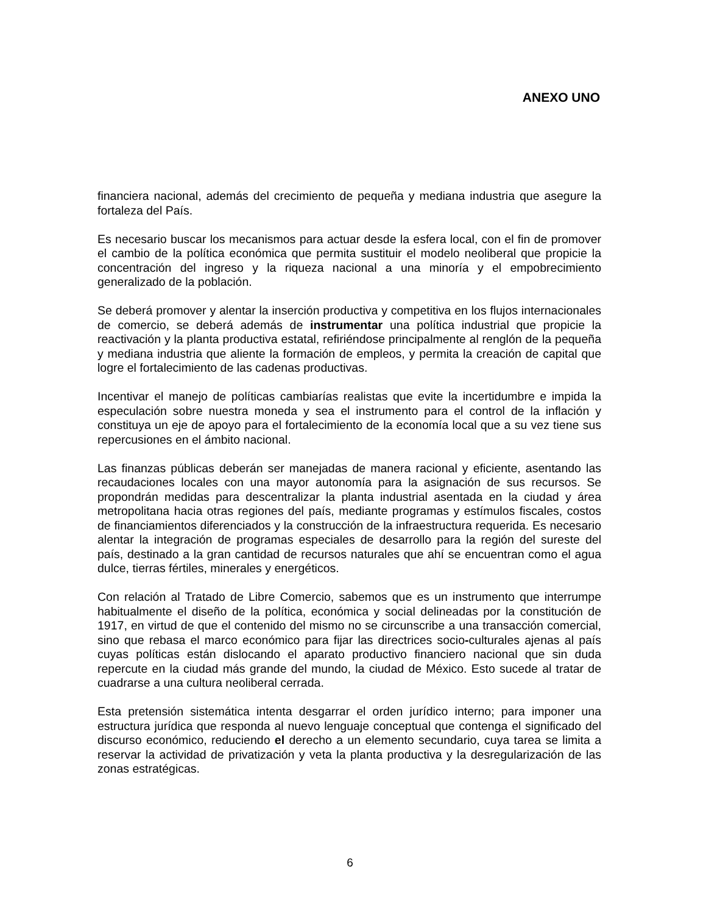ANEXO UNO
financiera nacional, además del crecimiento de pequeña y mediana industria que asegure la fortaleza del País.
Es necesario buscar los mecanismos para actuar desde la esfera local, con el fin de promover el cambio de la política económica que permita sustituir el modelo neoliberal que propicie la concentración del ingreso y la riqueza nacional a una minoría y el empobrecimiento generalizado de la población.
Se deberá promover y alentar la inserción productiva y competitiva en los flujos internacionales de comercio, se deberá además de instrumentar una política industrial que propicie la reactivación y la planta productiva estatal, refiriéndose principalmente al renglón de la pequeña y mediana industria que aliente la formación de empleos, y permita la creación de capital que logre el fortalecimiento de las cadenas productivas.
Incentivar el manejo de políticas cambiarías realistas que evite la incertidumbre e impida la especulación sobre nuestra moneda y sea el instrumento para el control de la inflación y constituya un eje de apoyo para el fortalecimiento de la economía local que a su vez tiene sus repercusiones en el ámbito nacional.
Las finanzas públicas deberán ser manejadas de manera racional y eficiente, asentando las recaudaciones locales con una mayor autonomía para la asignación de sus recursos. Se propondrán medidas para descentralizar la planta industrial asentada en la ciudad y área metropolitana hacia otras regiones del país, mediante programas y estímulos fiscales, costos de financiamientos diferenciados y la construcción de la infraestructura requerida. Es necesario alentar la integración de programas especiales de desarrollo para la región del sureste del país, destinado a la gran cantidad de recursos naturales que ahí se encuentran como el agua dulce, tierras fértiles, minerales y energéticos.
Con relación al Tratado de Libre Comercio, sabemos que es un instrumento que interrumpe habitualmente el diseño de la política, económica y social delineadas por la constitución de 1917, en virtud de que el contenido del mismo no se circunscribe a una transacción comercial, sino que rebasa el marco económico para fijar las directrices socio-culturales ajenas al país cuyas políticas están dislocando el aparato productivo financiero nacional que sin duda repercute en la ciudad más grande del mundo, la ciudad de México. Esto sucede al tratar de cuadrarse a una cultura neoliberal cerrada.
Esta pretensión sistemática intenta desgarrar el orden jurídico interno; para imponer una estructura jurídica que responda al nuevo lenguaje conceptual que contenga el significado del discurso económico, reduciendo el derecho a un elemento secundario, cuya tarea se limita a reservar la actividad de privatización y veta la planta productiva y la desregularización de las zonas estratégicas.
6